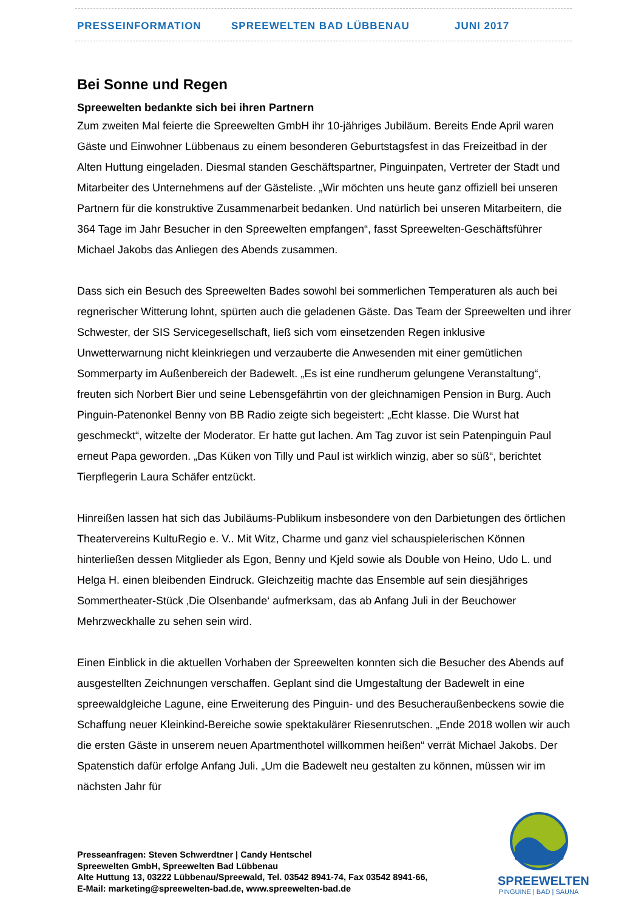PRESSEINFORMATION SPREEWELTEN BAD LÜBBENAU JUNI 2017
Bei Sonne und Regen
Spreewelten bedankte sich bei ihren Partnern
Zum zweiten Mal feierte die Spreewelten GmbH ihr 10-jähriges Jubiläum. Bereits Ende April waren Gäste und Einwohner Lübbenaus zu einem besonderen Geburtstagsfest in das Freizeitbad in der Alten Huttung eingeladen. Diesmal standen Geschäftspartner, Pinguinpaten, Vertreter der Stadt und Mitarbeiter des Unternehmens auf der Gästeliste. „Wir möchten uns heute ganz offiziell bei unseren Partnern für die konstruktive Zusammenarbeit bedanken. Und natürlich bei unseren Mitarbeitern, die 364 Tage im Jahr Besucher in den Spreewelten empfangen“, fasst Spreewelten-Geschäftsführer Michael Jakobs das Anliegen des Abends zusammen.
Dass sich ein Besuch des Spreewelten Bades sowohl bei sommerlichen Temperaturen als auch bei regnerischer Witterung lohnt, spürten auch die geladenen Gäste. Das Team der Spreewelten und ihrer Schwester, der SIS Servicegesellschaft, ließ sich vom einsetzenden Regen inklusive Unwetterwarnung nicht kleinkriegen und verzauberte die Anwesenden mit einer gemütlichen Sommerparty im Außenbereich der Badewelt. „Es ist eine rundherum gelungene Veranstaltung“, freuten sich Norbert Bier und seine Lebensgefährtin von der gleichnamigen Pension in Burg. Auch Pinguin-Patenonkel Benny von BB Radio zeigte sich begeistert: „Echt klasse. Die Wurst hat geschmeckt“, witzelte der Moderator. Er hatte gut lachen. Am Tag zuvor ist sein Patenpinguin Paul erneut Papa geworden. „Das Küken von Tilly und Paul ist wirklich winzig, aber so süß“, berichtet Tierpflegerin Laura Schäfer entzückt.
Hinreißen lassen hat sich das Jubiläums-Publikum insbesondere von den Darbietungen des örtlichen Theatervereins KultuRegio e. V.. Mit Witz, Charme und ganz viel schauspielerischen Können hinterließen dessen Mitglieder als Egon, Benny und Kjeld sowie als Double von Heino, Udo L. und Helga H. einen bleibenden Eindruck. Gleichzeitig machte das Ensemble auf sein diesjähriges Sommertheater-Stück ‚Die Olsenbande‘ aufmerksam, das ab Anfang Juli in der Beuchower Mehrzweckhalle zu sehen sein wird.
Einen Einblick in die aktuellen Vorhaben der Spreewelten konnten sich die Besucher des Abends auf ausgestellten Zeichnungen verschaffen. Geplant sind die Umgestaltung der Badewelt in eine spreewaldgleiche Lagune, eine Erweiterung des Pinguin- und des Besucheraußenbeckens sowie die Schaffung neuer Kleinkind-Bereiche sowie spektakulärer Riesenrutschen. „Ende 2018 wollen wir auch die ersten Gäste in unserem neuen Apartmenthotel willkommen heißen“ verrät Michael Jakobs. Der Spatenstich dafür erfolge Anfang Juli. „Um die Badewelt neu gestalten zu können, müssen wir im nächsten Jahr für
Presseanfragen: Steven Schwerdtner | Candy Hentschel
Spreewelten GmbH, Spreewelten Bad Lübbenau
Alte Huttung 13, 03222 Lübbenau/Spreewald, Tel. 03542 8941-74, Fax 03542 8941-66,
E-Mail: marketing@spreewelten-bad.de, www.spreewelten-bad.de
SPREEWELTEN
PINGUINE | BAD | SAUNA